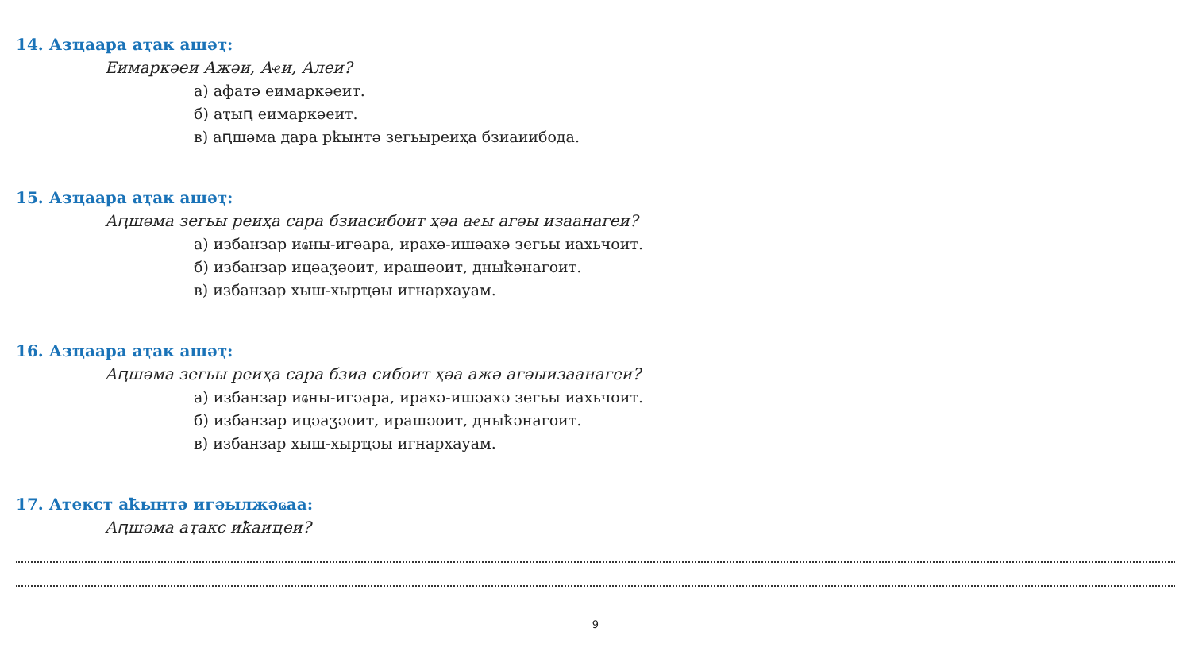14. Азҵаара аҭак ашәҭ:
Еимаркәеи Ажәи, Аҽи, Алеи?
а) афатә еимаркәеит.
б) аҭыԥ еимаркәеит.
в) аԥшәма дара рҟынтә зегьыреиҳа бзиаиибода.
15. Азҵаара аҭак ашәҭ:
Аԥшәма зегьы реиҳа сара бзиасибоит ҳәа аҽы агәы изаанагеи?
а) избанзар иҩны-игәара, ирахә-ишәахә зегьы иахьчоит.
б) избанзар ицәаӡәоит, ирашәоит, дныҟәнагоит.
в) избанзар хыш-хырҵәы игнархауам.
16. Азҵаара аҭак ашәҭ:
Аԥшәма зегьы реиҳа сара бзиа сибоит ҳәа ажә агәыизаанагеи?
а) избанзар иҩны-игәара, ирахә-ишәахә зегьы иахьчоит.
б) избанзар ицәаӡәоит, ирашәоит, дныҟәнагоит.
в) избанзар хыш-хырҵәы игнархауам.
17. Атекст аҟынтә игәылжәҩаа:
Аԥшәма аҭакс иҟаиҵеи?
9